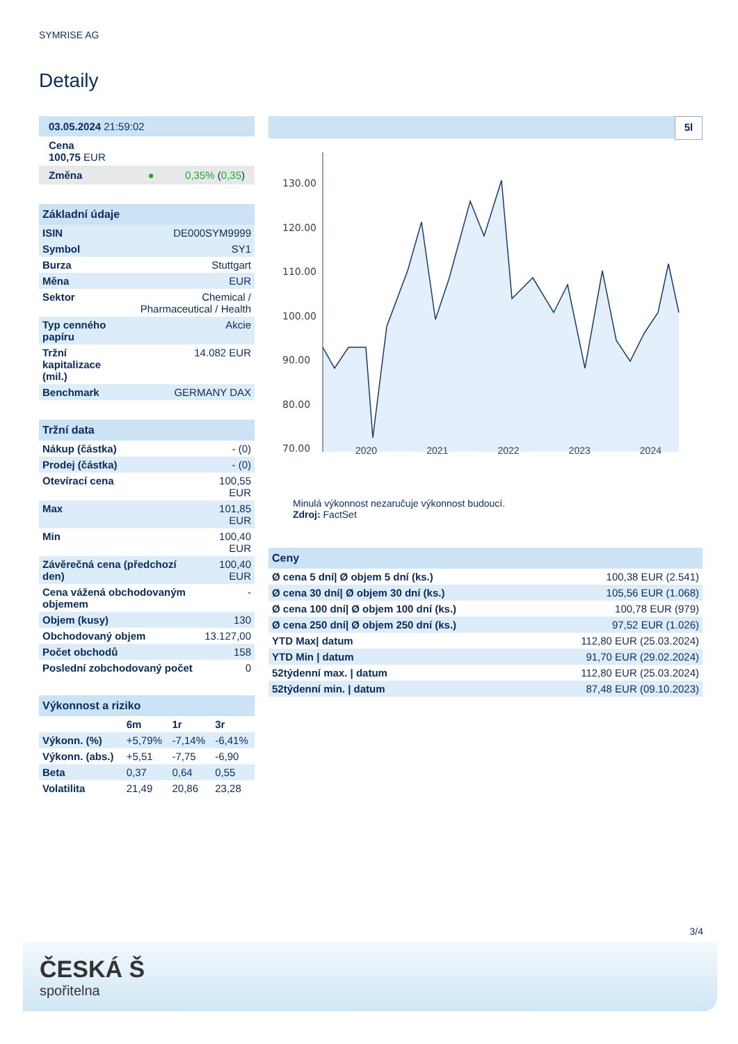SYMRISE AG
Detaily
| 03.05.2024 21:59:02 |
| Cena 100,75 EUR |
| Změna ● 0,35% ( 0,35 ) |
| Základní údaje | |
| ISIN | DE000SYM9999 |
| Symbol | SY1 |
| Burza | Stuttgart |
| Měna | EUR |
| Sektor | Chemical / Pharmaceutical / Health |
| Typ cenného papíru | Akcie |
| Tržní kapitalizace (mil.) | 14.082 EUR |
| Benchmark | GERMANY DAX |
| Tržní data | |
| Nákup (částka) | - (0) |
| Prodej (částka) | - (0) |
| Otevírací cena | 100,55 EUR |
| Max | 101,85 EUR |
| Min | 100,40 EUR |
| Závěrečná cena (předchozí den) | 100,40 EUR |
| Cena vážená obchodovaným objemem | - |
| Objem (kusy) | 130 |
| Obchodovaný objem | 13.127,00 |
| Počet obchodů | 158 |
| Poslední zobchodovaný počet | 0 |
| Výkonnost a riziko | | | |
| | 6m | 1r | 3r |
| Výkonn. (%) | +5,79% | -7,14% | -6,41% |
| Výkonn. (abs.) | +5,51 | -7,75 | -6,90 |
| Beta | 0,37 | 0,64 | 0,55 |
| Volatilita | 21,49 | 20,86 | 23,28 |
5l
130.00
120.00
110.00
100.00
90.00
80.00
70.00
2020 2021 2022 2023 2024
Minulá výkonnost nezaručuje výkonnost budoucí.
Zdroj: FactSet
| Ceny | |
| Ø cena 5 dní/ Ø objem 5 dní (ks.) | 100,38 EUR (2.541) |
| Ø cena 30 dní/ Ø objem 30 dní (ks.) | 105,56 EUR (1.068) |
| Ø cena 100 dní/ Ø objem 100 dní (ks.) | 100,78 EUR (979) |
| Ø cena 250 dní/ Ø objem 250 dní (ks.) | 97,52 EUR (1.026) |
| YTD Max/ datum | 112,80 EUR (25.03.2024) |
| YTD Min / datum | 91,70 EUR (29.02.2024) |
| 52týdenní max. / datum | 112,80 EUR (25.03.2024) |
| 52týdenní min. / datum | 87,48 EUR (09.10.2023) |
3/4
ČESKÁ Š
spořitelna